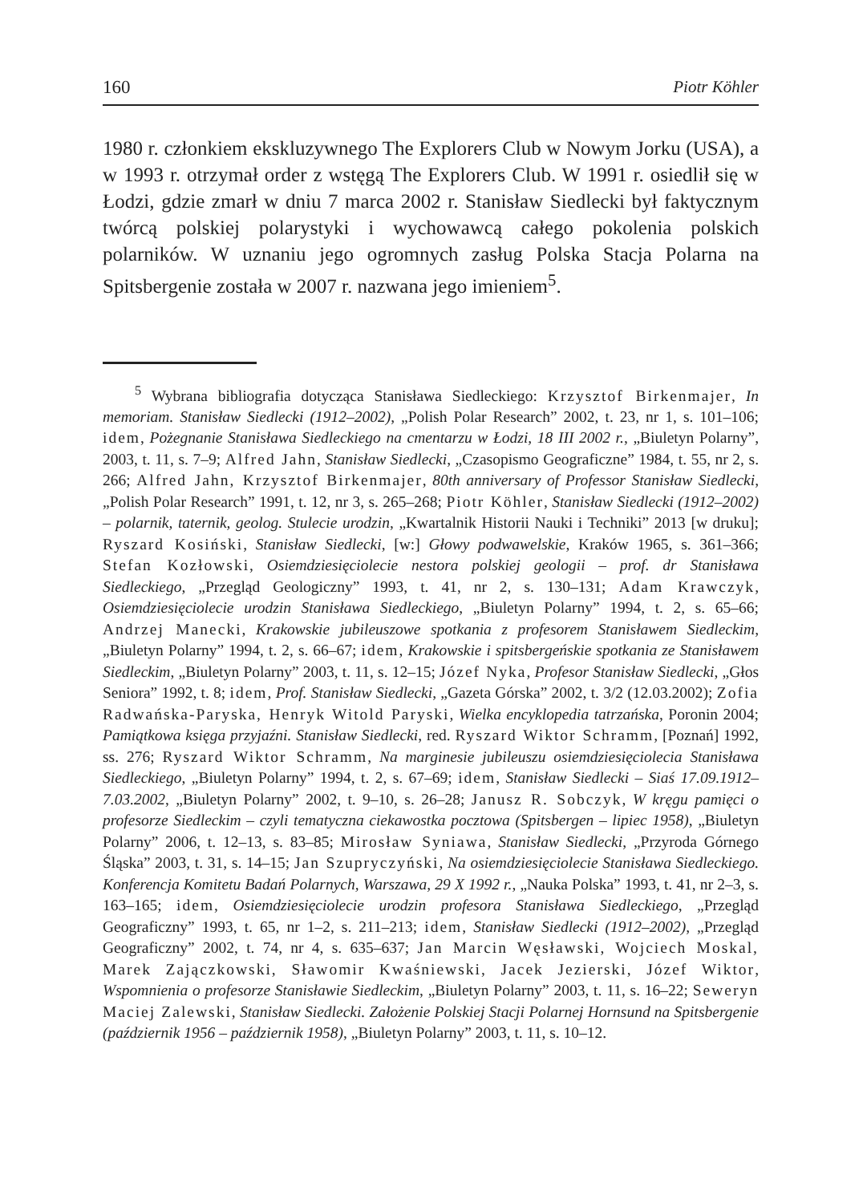160 Piotr Köhler
1980 r. członkiem ekskluzywnego The Explorers Club w Nowym Jorku (USA), a w 1993 r. otrzymał order z wstęgą The Explorers Club. W 1991 r. osiedlił się w Łodzi, gdzie zmarł w dniu 7 marca 2002 r. Stanisław Siedlecki był faktycznym twórcą polskiej polarystyki i wychowawcą całego pokolenia polskich polarników. W uznaniu jego ogromnych zasług Polska Stacja Polarna na Spitsbergenie została w 2007 r. nazwana jego imieniem<sup>5</sup>.
<sup>5</sup> Wybrana bibliografia dotycząca Stanisława Siedleckiego: Krzysztof Birkenmajer, In memoriam. Stanisław Siedlecki (1912–2002), „Polish Polar Research” 2002, t. 23, nr 1, s. 101–106; idem, Pożegnanie Stanisława Siedleckiego na cmentarzu w Łodzi, 18 III 2002 r., „Biuletyn Polarny”, 2003, t. 11, s. 7–9; Alfred Jahn, Stanisław Siedlecki, „Czasopismo Geograficzne” 1984, t. 55, nr 2, s. 266; Alfred Jahn, Krzysztof Birkenmajer, 80th anniversary of Professor Stanisław Siedlecki, „Polish Polar Research” 1991, t. 12, nr 3, s. 265–268; Piotr Köhler, Stanisław Siedlecki (1912–2002) – polarnik, taternik, geolog. Stulecie urodzin, „Kwartalnik Historii Nauki i Techniki” 2013 [w druku]; Ryszard Kosiński, Stanisław Siedlecki, [w:] Głowy podwawelskie, Kraków 1965, s. 361–366; Stefan Kozłowski, Osiemdziesięciolecie nestora polskiej geologii – prof. dr Stanisława Siedleckiego, „Przegląd Geologiczny” 1993, t. 41, nr 2, s. 130–131; Adam Krawczyk, Osiemdziesięciolecie urodzin Stanisława Siedleckiego, „Biuletyn Polarny” 1994, t. 2, s. 65–66; Andrzej Manecki, Krakowskie jubileuszowe spotkania z profesorem Stanisławem Siedleckim, „Biuletyn Polarny” 1994, t. 2, s. 66–67; idem, Krakowskie i spitsbergeńskie spotkania ze Stanisławem Siedleckim, „Biuletyn Polarny” 2003, t. 11, s. 12–15; Józef Nyka, Profesor Stanisław Siedlecki, „Głos Seniora” 1992, t. 8; idem, Prof. Stanisław Siedlecki, „Gazeta Górska” 2002, t. 3/2 (12.03.2002); Zofia Radwańska-Paryska, Henryk Witold Paryski, Wielka encyklopedia tatrzańska, Poronin 2004; Pamiątkowa księga przyjaźni. Stanisław Siedlecki, red. Ryszard Wiktor Schramm, [Poznań] 1992, ss. 276; Ryszard Wiktor Schramm, Na marginesie jubileuszu osiemdziesięciolecia Stanisława Siedleckiego, „Biuletyn Polarny” 1994, t. 2, s. 67–69; idem, Stanisław Siedlecki – Siaś 17.09.1912–7.03.2002, „Biuletyn Polarny” 2002, t. 9–10, s. 26–28; Janusz R. Sobczyk, W kręgu pamięci o profesorze Siedleckim – czyli tematyczna ciekawostka pocztowa (Spitsbergen – lipiec 1958), „Biuletyn Polarny” 2006, t. 12–13, s. 83–85; Mirosław Syniawa, Stanisław Siedlecki, „Przyroda Górnego Śląska” 2003, t. 31, s. 14–15; Jan Szupryczyński, Na osiemdziesięciolecie Stanisława Siedleckiego. Konferencja Komitetu Badań Polarnych, Warszawa, 29 X 1992 r., „Nauka Polska” 1993, t. 41, nr 2–3, s. 163–165; idem, Osiemdziesięciolecie urodzin profesora Stanisława Siedleckiego, „Przegląd Geograficzny” 1993, t. 65, nr 1–2, s. 211–213; idem, Stanisław Siedlecki (1912–2002), „Przegląd Geograficzny” 2002, t. 74, nr 4, s. 635–637; Jan Marcin Węsławski, Wojciech Moskal, Marek Zajączkowski, Sławomir Kwaśniewski, Jacek Jezierski, Józef Wiktor, Wspomnienia o profesorze Stanisławie Siedleckim, „Biuletyn Polarny” 2003, t. 11, s. 16–22; Seweryn Maciej Zalewski, Stanisław Siedlecki. Założenie Polskiej Stacji Polarnej Hornsund na Spitsbergenie (październik 1956 – październik 1958), „Biuletyn Polarny” 2003, t. 11, s. 10–12.